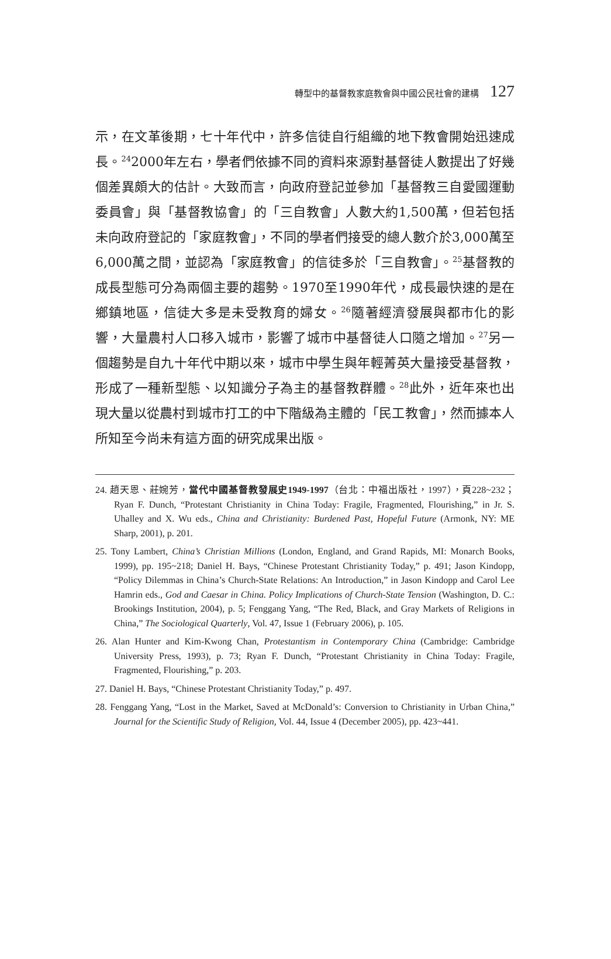轉型中的基督教家庭教會與中國公民社會的建構 127
示，在文革後期，七十年代中，許多信徒自行組織的地下教會開始迅速成長。<sup>24</sup>2000年左右，學者們依據不同的資料來源對基督徒人數提出了好幾個差異頗大的估計。大致而言，向政府登記並參加「基督教三自愛國運動委員會」與「基督教協會」的「三自教會」人數大約1,500萬，但若包括未向政府登記的「家庭教會」，不同的學者們接受的總人數介於3,000萬至6,000萬之間，並認為「家庭教會」的信徒多於「三自教會」。<sup>25</sup>基督教的成長型態可分為兩個主要的趨勢。1970至1990年代，成長最快速的是在鄉鎮地區，信徒大多是未受教育的婦女。<sup>26</sup>隨著經濟發展與都市化的影響，大量農村人口移入城市，影響了城市中基督徒人口隨之增加。<sup>27</sup>另一個趨勢是自九十年代中期以來，城市中學生與年輕菁英大量接受基督教，形成了一種新型態、以知識分子為主的基督教群體。<sup>28</sup>此外，近年來也出現大量以從農村到城市打工的中下階級為主體的「民工教會」，然而據本人所知至今尚未有這方面的研究成果出版。
24. 趙天恩、莊婉芳，當代中國基督教發展史1949-1997（台北：中福出版社，1997），頁228~232；Ryan F. Dunch, “Protestant Christianity in China Today: Fragile, Fragmented, Flourishing,” in Jr. S. Uhalley and X. Wu eds., China and Christianity: Burdened Past, Hopeful Future (Armonk, NY: ME Sharp, 2001), p. 201.
25. Tony Lambert, China’s Christian Millions (London, England, and Grand Rapids, MI: Monarch Books, 1999), pp. 195~218; Daniel H. Bays, “Chinese Protestant Christianity Today,” p. 491; Jason Kindopp, “Policy Dilemmas in China’s Church-State Relations: An Introduction,” in Jason Kindopp and Carol Lee Hamrin eds., God and Caesar in China. Policy Implications of Church-State Tension (Washington, D. C.: Brookings Institution, 2004), p. 5; Fenggang Yang, “The Red, Black, and Gray Markets of Religions in China,” The Sociological Quarterly, Vol. 47, Issue 1 (February 2006), p. 105.
26. Alan Hunter and Kim-Kwong Chan, Protestantism in Contemporary China (Cambridge: Cambridge University Press, 1993), p. 73; Ryan F. Dunch, “Protestant Christianity in China Today: Fragile, Fragmented, Flourishing,” p. 203.
27. Daniel H. Bays, “Chinese Protestant Christianity Today,” p. 497.
28. Fenggang Yang, “Lost in the Market, Saved at McDonald’s: Conversion to Christianity in Urban China,” Journal for the Scientific Study of Religion, Vol. 44, Issue 4 (December 2005), pp. 423~441.